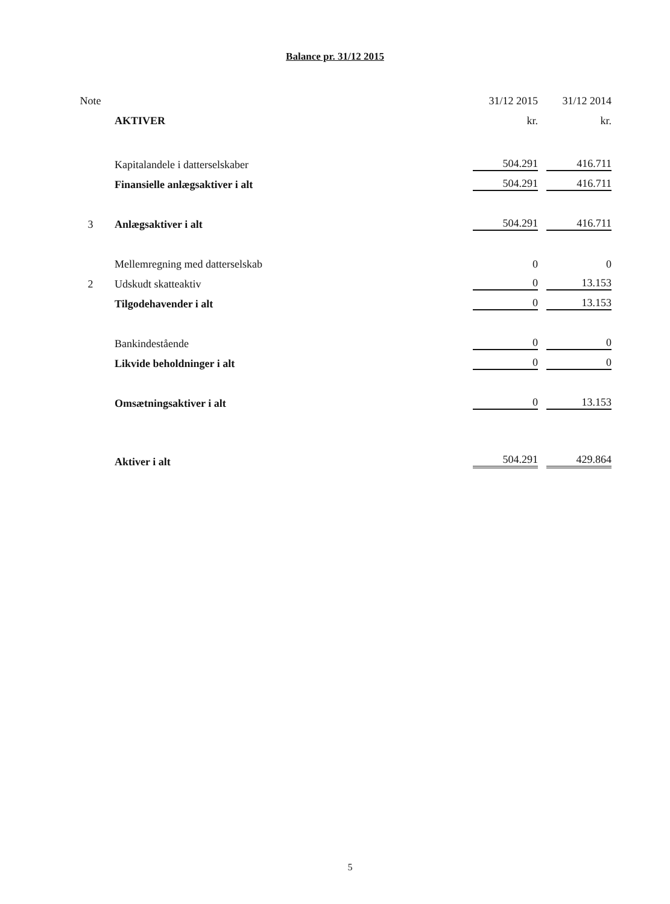Balance pr. 31/12 2015
| Note | | 31/12 2015 | 31/12 2014 |
| --- | --- | --- | --- |
| | AKTIVER | kr. | kr. |
| | Kapitalandele i datterselskaber | 504.291 | 416.711 |
| | Finansielle anlægsaktiver i alt | 504.291 | 416.711 |
| 3 | Anlægsaktiver i alt | 504.291 | 416.711 |
| | Mellemregning med datterselskab | 0 | 0 |
| 2 | Udskudt skatteaktiv | 0 | 13.153 |
| | Tilgodehavender i alt | 0 | 13.153 |
| | Bankindestående | 0 | 0 |
| | Likvide beholdninger i alt | 0 | 0 |
| | Omsætningsaktiver i alt | 0 | 13.153 |
| | Aktiver i alt | 504.291 | 429.864 |
5